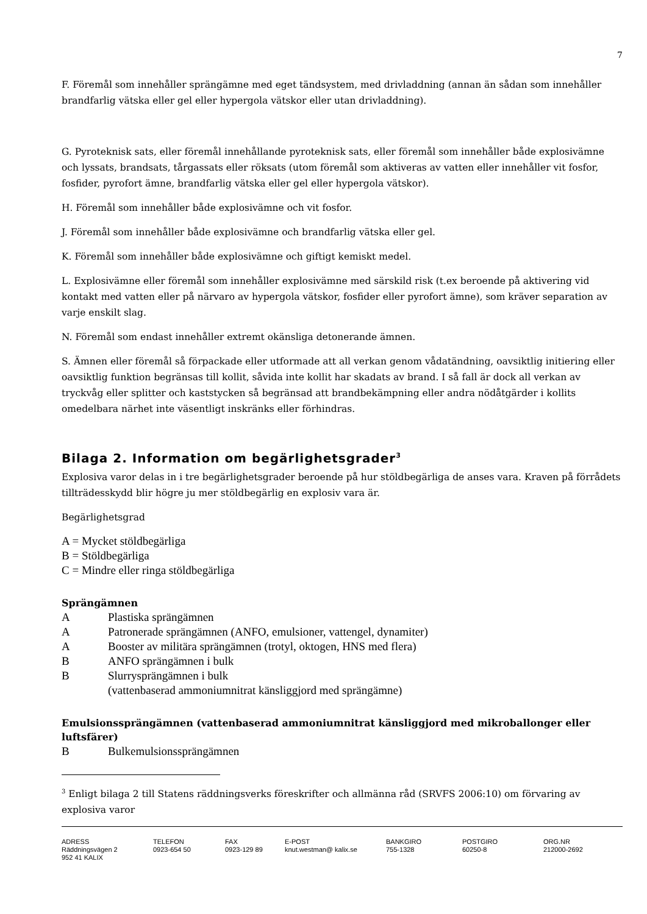7
F. Föremål som innehåller sprängämne med eget tändsystem, med drivladdning (annan än sådan som innehåller brandfarlig vätska eller gel eller hypergola vätskor eller utan drivladdning).
G. Pyroteknisk sats, eller föremål innehållande pyroteknisk sats, eller föremål som innehåller både explosivämne och lyssats, brandsats, tårgassats eller röksats (utom föremål som aktiveras av vatten eller innehåller vit fosfor, fosfider, pyrofort ämne, brandfarlig vätska eller gel eller hypergola vätskor).
H. Föremål som innehåller både explosivämne och vit fosfor.
J. Föremål som innehåller både explosivämne och brandfarlig vätska eller gel.
K. Föremål som innehåller både explosivämne och giftigt kemiskt medel.
L. Explosivämne eller föremål som innehåller explosivämne med särskild risk (t.ex beroende på aktivering vid kontakt med vatten eller på närvaro av hypergola vätskor, fosfider eller pyrofort ämne), som kräver separation av varje enskilt slag.
N. Föremål som endast innehåller extremt okänsliga detonerande ämnen.
S. Ämnen eller föremål så förpackade eller utformade att all verkan genom vådatändning, oavsiktlig initiering eller oavsiktlig funktion begränsas till kollit, såvida inte kollit har skadats av brand. I så fall är dock all verkan av tryckvåg eller splitter och kaststycken så begränsad att brandbekämpning eller andra nödåtgärder i kollits omedelbara närhet inte väsentligt inskränks eller förhindras.
Bilaga 2. Information om begärlighetsgrader<sup>3</sup>
Explosiva varor delas in i tre begärlighetsgrader beroende på hur stöldbegärliga de anses vara. Kraven på förrådets tillträdesskydd blir högre ju mer stöldbegärlig en explosiv vara är.
Begärlighetsgrad
A = Mycket stöldbegärliga
B = Stöldbegärliga
C = Mindre eller ringa stöldbegärliga
Sprängämnen
A Plastiska sprängämnen
A Patronerade sprängämnen (ANFO, emulsioner, vattengel, dynamiter)
A Booster av militära sprängämnen (trotyl, oktogen, HNS med flera)
B ANFO sprängämnen i bulk
B Slurrysprängämnen i bulk
(vattenbaserad ammoniumnitrat känsliggjord med sprängämne)
Emulsionssprängämnen (vattenbaserad ammoniumnitrat känsliggjord med mikroballonger eller luftsfärer)
B Bulkemulsionssprängämnen
<sup>3</sup> Enligt bilaga 2 till Statens räddningsverks föreskrifter och allmänna råd (SRVFS 2006:10) om förvaring av explosiva varor
ADRESS
Räddningsvägen 2
952 41 KALIX
TELEFON
0923-654 50
FAX
0923-129 89
E-POST
knut.westman@ kalix.se
BANKGIRO
755-1328
POSTGIRO
60250-8
ORG.NR
212000-2692